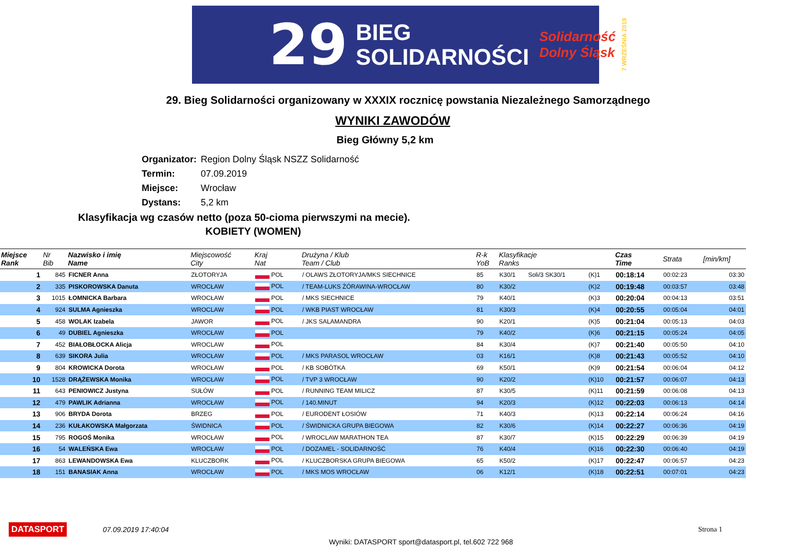29 BIEG
SOLIDARNOŚCI Solidarność
Dolny Śląsk 7 WRZEŚNIA 2019
29. Bieg Solidarności organizowany w XXXIX rocznicę powstania Niezależnego Samorządnego
WYNIKI ZAWODÓW
Bieg Główny 5,2 km
Organizator: Region Dolny Śląsk NSZZ Solidarność
Termin: 07.09.2019
Miejsce: Wrocław
Dystans: 5,2 km
Klasyfikacja wg czasów netto (poza 50-cioma pierwszymi na mecie).
KOBIETY (WOMEN)
| Miejsce Rank | Nr Bib | Nazwisko i imię Name | Miejscowość City | Kraj Nat | Drużyna / Klub Team / Club | R-k YoB | Klasyfikacje Ranks | | | Czas Time | Strata | [min/km] |
| --- | --- | --- | --- | --- | --- | --- | --- | --- | --- | --- | --- | --- |
| 1 | 845 | FICNER Anna | ZŁOTORYJA | POL | / OLAWS ZŁOTORYJA/MKS SIECHNICE | 85 | K30/1 | Soli/3 SK30/1 | (K)1 | 00:18:14 | 00:02:23 | 03:30 |
| 2 | 335 | PISKOROWSKA Danuta | WROCŁAW | POL | / TEAM-LUKS ŻÓRAWINA-WROCŁAW | 80 | K30/2 | | (K)2 | 00:19:48 | 00:03:57 | 03:48 |
| 3 | 1015 | ŁOMNICKA Barbara | WROCŁAW | POL | / MKS SIECHNICE | 79 | K40/1 | | (K)3 | 00:20:04 | 00:04:13 | 03:51 |
| 4 | 924 | SULMA Agnieszka | WROCLAW | POL | / WKB PIAST WROCŁAW | 81 | K30/3 | | (K)4 | 00:20:55 | 00:05:04 | 04:01 |
| 5 | 458 | WOLAK Izabela | JAWOR | POL | / JKS SALAMANDRA | 90 | K20/1 | | (K)5 | 00:21:04 | 00:05:13 | 04:03 |
| 6 | 49 | DUBIEL Agnieszka | WROCŁAW | POL | | 79 | K40/2 | | (K)6 | 00:21:15 | 00:05:24 | 04:05 |
| 7 | 452 | BIAŁOBŁOCKA Alicja | WROCLAW | POL | | 84 | K30/4 | | (K)7 | 00:21:40 | 00:05:50 | 04:10 |
| 8 | 639 | SIKORA Julia | WROCŁAW | POL | / MKS PARASOL WROCŁAW | 03 | K16/1 | | (K)8 | 00:21:43 | 00:05:52 | 04:10 |
| 9 | 804 | KROWICKA Dorota | WROCŁAW | POL | / KB SOBÓTKA | 69 | K50/1 | | (K)9 | 00:21:54 | 00:06:04 | 04:12 |
| 10 | 1528 | DRĄŻEWSKA Monika | WROCŁAW | POL | / TVP 3 WROCŁAW | 90 | K20/2 | | (K)10 | 00:21:57 | 00:06:07 | 04:13 |
| 11 | 643 | PENIOWICZ Justyna | SUŁÓW | POL | / RUNNING TEAM MILICZ | 87 | K30/5 | | (K)11 | 00:21:59 | 00:06:08 | 04:13 |
| 12 | 479 | PAWLIK Adrianna | WROCŁAW | POL | / 140.MINUT | 94 | K20/3 | | (K)12 | 00:22:03 | 00:06:13 | 04:14 |
| 13 | 906 | BRYDA Dorota | BRZEG | POL | / EURODENT ŁOSIÓW | 71 | K40/3 | | (K)13 | 00:22:14 | 00:06:24 | 04:16 |
| 14 | 236 | KUŁAKOWSKA Małgorzata | ŚWIDNICA | POL | / ŚWIDNICKA GRUPA BIEGOWA | 82 | K30/6 | | (K)14 | 00:22:27 | 00:06:36 | 04:19 |
| 15 | 795 | ROGOŚ Monika | WROCŁAW | POL | / WROCLAW MARATHON TEA | 87 | K30/7 | | (K)15 | 00:22:29 | 00:06:39 | 04:19 |
| 16 | 54 | WALEŃSKA Ewa | WROCŁAW | POL | / DOZAMEL - SOLIDARNOŚĆ | 76 | K40/4 | | (K)16 | 00:22:30 | 00:06:40 | 04:19 |
| 17 | 863 | LEWANDOWSKA Ewa | KLUCZBORK | POL | / KLUCZBORSKA GRUPA BIEGOWA | 65 | K50/2 | | (K)17 | 00:22:47 | 00:06:57 | 04:23 |
| 18 | 151 | BANASIAK Anna | WROCŁAW | POL | / MKS MOS WROCŁAW | 06 | K12/1 | | (K)18 | 00:22:51 | 00:07:01 | 04:23 |
DATASPORT 07.09.2019 17:40:04 Strona 1
Wyniki: DATASPORT sport@datasport.pl, tel.602 722 968